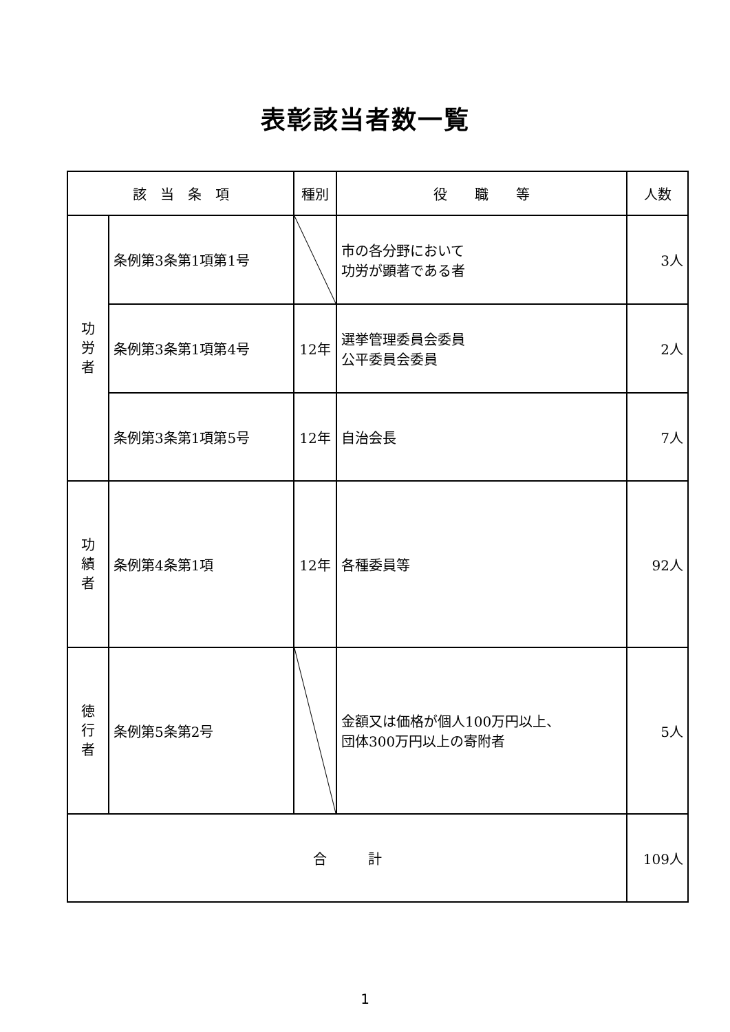表彰該当者数一覧
| 該 当 条 項 | | 種別 | 役 職 等 | 人数 |
| --- | --- | --- | --- | --- |
| 功 労 者 | 条例第3条第1項第1号 | | 市の各分野において 功労が顕著である者 | 3人 |
| | 条例第3条第1項第4号 | 12年 | 選挙管理委員会委員 公平委員会委員 | 2人 |
| | 条例第3条第1項第5号 | 12年 | 自治会長 | 7人 |
| 功 績 者 | 条例第4条第1項 | 12年 | 各種委員等 | 92人 |
| 徳 行 者 | 条例第5条第2号 | | 金額又は価格が個人100万円以上、 団体300万円以上の寄附者 | 5人 |
| 合 計 | | | | 109人 |
1